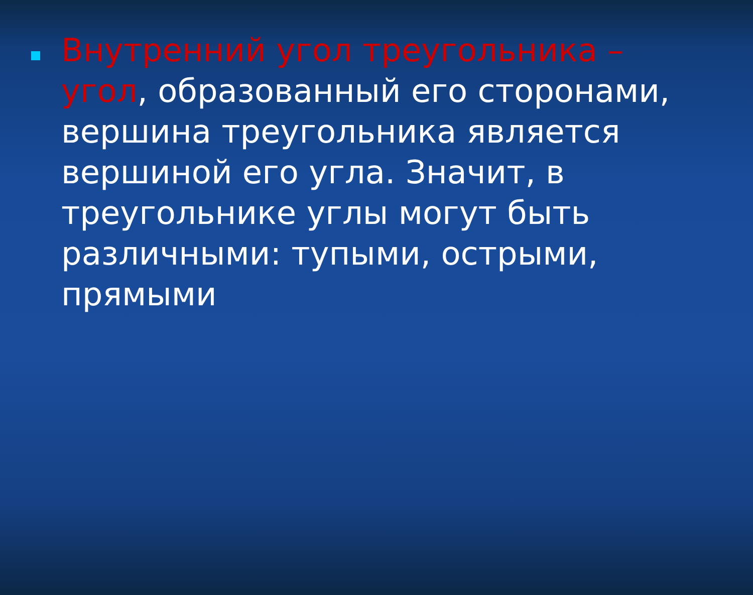Внутренний угол треугольника – угол, образованный его сторонами, вершина треугольника является вершиной его угла. Значит, в треугольнике углы могут быть различными: тупыми, острыми, прямыми